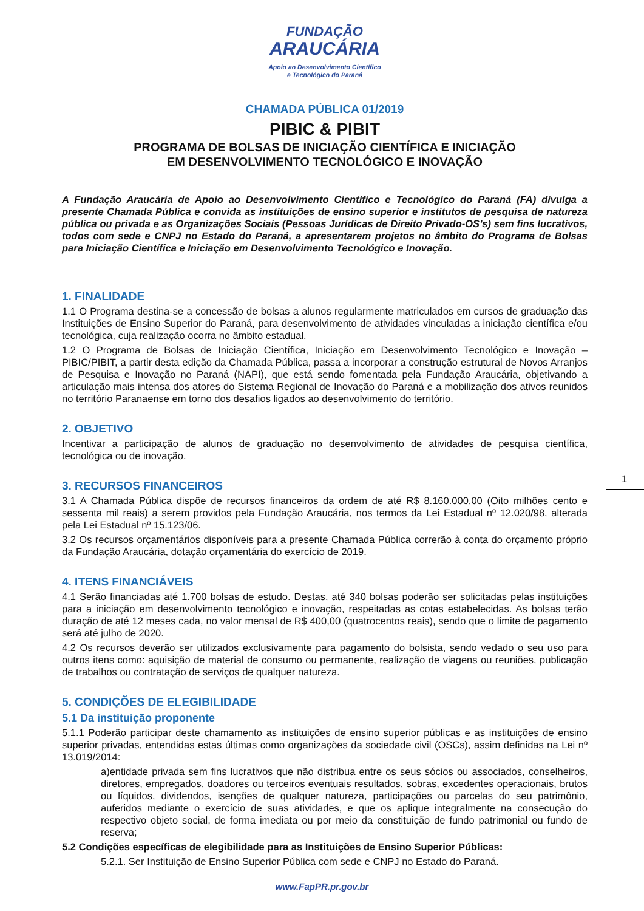FUNDAÇÃO
ARAUCÁRIA
Apoio ao Desenvolvimento Científico
e Tecnológico do Paraná
CHAMADA PÚBLICA 01/2019
PIBIC & PIBIT
PROGRAMA DE BOLSAS DE INICIAÇÃO CIENTÍFICA E INICIAÇÃO
EM DESENVOLVIMENTO TECNOLÓGICO E INOVAÇÃO
A Fundação Araucária de Apoio ao Desenvolvimento Científico e Tecnológico do Paraná (FA) divulga a presente Chamada Pública e convida as instituições de ensino superior e institutos de pesquisa de natureza pública ou privada e as Organizações Sociais (Pessoas Jurídicas de Direito Privado-OS’s) sem fins lucrativos, todos com sede e CNPJ no Estado do Paraná, a apresentarem projetos no âmbito do Programa de Bolsas para Iniciação Científica e Iniciação em Desenvolvimento Tecnológico e Inovação.
1. FINALIDADE
1.1 O Programa destina-se a concessão de bolsas a alunos regularmente matriculados em cursos de graduação das Instituições de Ensino Superior do Paraná, para desenvolvimento de atividades vinculadas a iniciação científica e/ou tecnológica, cuja realização ocorra no âmbito estadual.
1.2 O Programa de Bolsas de Iniciação Científica, Iniciação em Desenvolvimento Tecnológico e Inovação – PIBIC/PIBIT, a partir desta edição da Chamada Pública, passa a incorporar a construção estrutural de Novos Arranjos de Pesquisa e Inovação no Paraná (NAPI), que está sendo fomentada pela Fundação Araucária, objetivando a articulação mais intensa dos atores do Sistema Regional de Inovação do Paraná e a mobilização dos ativos reunidos no território Paranaense em torno dos desafios ligados ao desenvolvimento do território.
2. OBJETIVO
Incentivar a participação de alunos de graduação no desenvolvimento de atividades de pesquisa científica, tecnológica ou de inovação.
3. RECURSOS FINANCEIROS
3.1 A Chamada Pública dispõe de recursos financeiros da ordem de até R$ 8.160.000,00 (Oito milhões cento e sessenta mil reais) a serem providos pela Fundação Araucária, nos termos da Lei Estadual nº 12.020/98, alterada pela Lei Estadual nº 15.123/06.
3.2 Os recursos orçamentários disponíveis para a presente Chamada Pública correrão à conta do orçamento próprio da Fundação Araucária, dotação orçamentária do exercício de 2019.
4. ITENS FINANCIÁVEIS
4.1 Serão financiadas até 1.700 bolsas de estudo. Destas, até 340 bolsas poderão ser solicitadas pelas instituições para a iniciação em desenvolvimento tecnológico e inovação, respeitadas as cotas estabelecidas. As bolsas terão duração de até 12 meses cada, no valor mensal de R$ 400,00 (quatrocentos reais), sendo que o limite de pagamento será até julho de 2020.
4.2 Os recursos deverão ser utilizados exclusivamente para pagamento do bolsista, sendo vedado o seu uso para outros itens como: aquisição de material de consumo ou permanente, realização de viagens ou reuniões, publicação de trabalhos ou contratação de serviços de qualquer natureza.
5. CONDIÇÕES DE ELEGIBILIDADE
5.1 Da instituição proponente
5.1.1 Poderão participar deste chamamento as instituições de ensino superior públicas e as instituições de ensino superior privadas, entendidas estas últimas como organizações da sociedade civil (OSCs), assim definidas na Lei nº 13.019/2014:
a)entidade privada sem fins lucrativos que não distribua entre os seus sócios ou associados, conselheiros, diretores, empregados, doadores ou terceiros eventuais resultados, sobras, excedentes operacionais, brutos ou líquidos, dividendos, isenções de qualquer natureza, participações ou parcelas do seu patrimônio, auferidos mediante o exercício de suas atividades, e que os aplique integralmente na consecução do respectivo objeto social, de forma imediata ou por meio da constituição de fundo patrimonial ou fundo de reserva;
5.2 Condições específicas de elegibilidade para as Instituições de Ensino Superior Públicas:
5.2.1. Ser Instituição de Ensino Superior Pública com sede e CNPJ no Estado do Paraná.
1
www.FapPR.pr.gov.br